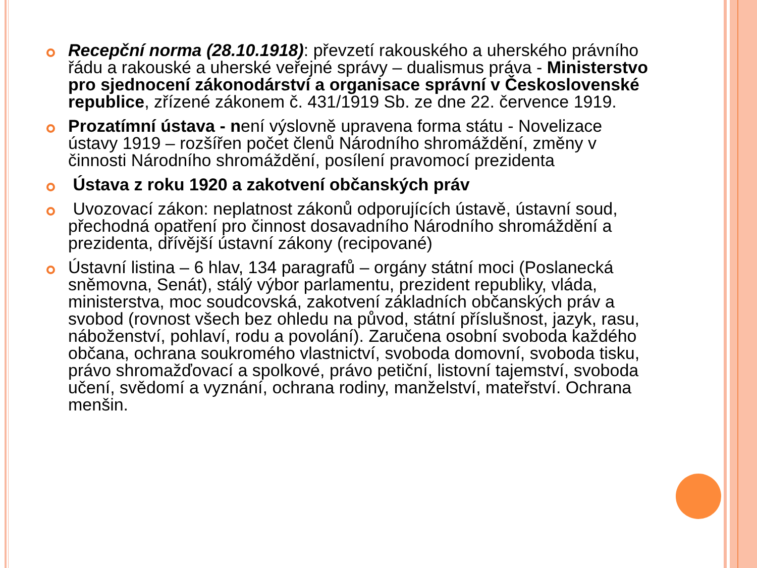Recepční norma (28.10.1918): převzetí rakouského a uherského právního řádu a rakouské a uherské veřejné správy – dualismus práva - Ministerstvo pro sjednocení zákonodárství a organisace správní v Československé republice, zřízené zákonem č. 431/1919 Sb. ze dne 22. července 1919.
Prozatímní ústava - není výslovně upravena forma státu - Novelizace ústavy 1919 – rozšířen počet členů Národního shromáždění, změny v činnosti Národního shromáždění, posílení pravomocí prezidenta
Ústava z roku 1920 a zakotvení občanských práv
Uvozovací zákon: neplatnost zákonů odporujících ústavě, ústavní soud, přechodná opatření pro činnost dosavadního Národního shromáždění a prezidenta, dřívější ústavní zákony (recipované)
Ústavní listina – 6 hlav, 134 paragrafů – orgány státní moci (Poslanecká sněmovna, Senát), stálý výbor parlamentu, prezident republiky, vláda, ministerstva, moc soudcovská, zakotvení základních občanských práv a svobod (rovnost všech bez ohledu na původ, státní příslušnost, jazyk, rasu, náboženství, pohlaví, rodu a povolání). Zaručena osobní svoboda každého občana, ochrana soukromého vlastnictví, svoboda domovní, svoboda tisku, právo shromažďovací a spolkové, právo petiční, listovní tajemství, svoboda učení, svědomí a vyznání, ochrana rodiny, manželství, mateřství. Ochrana menšin.